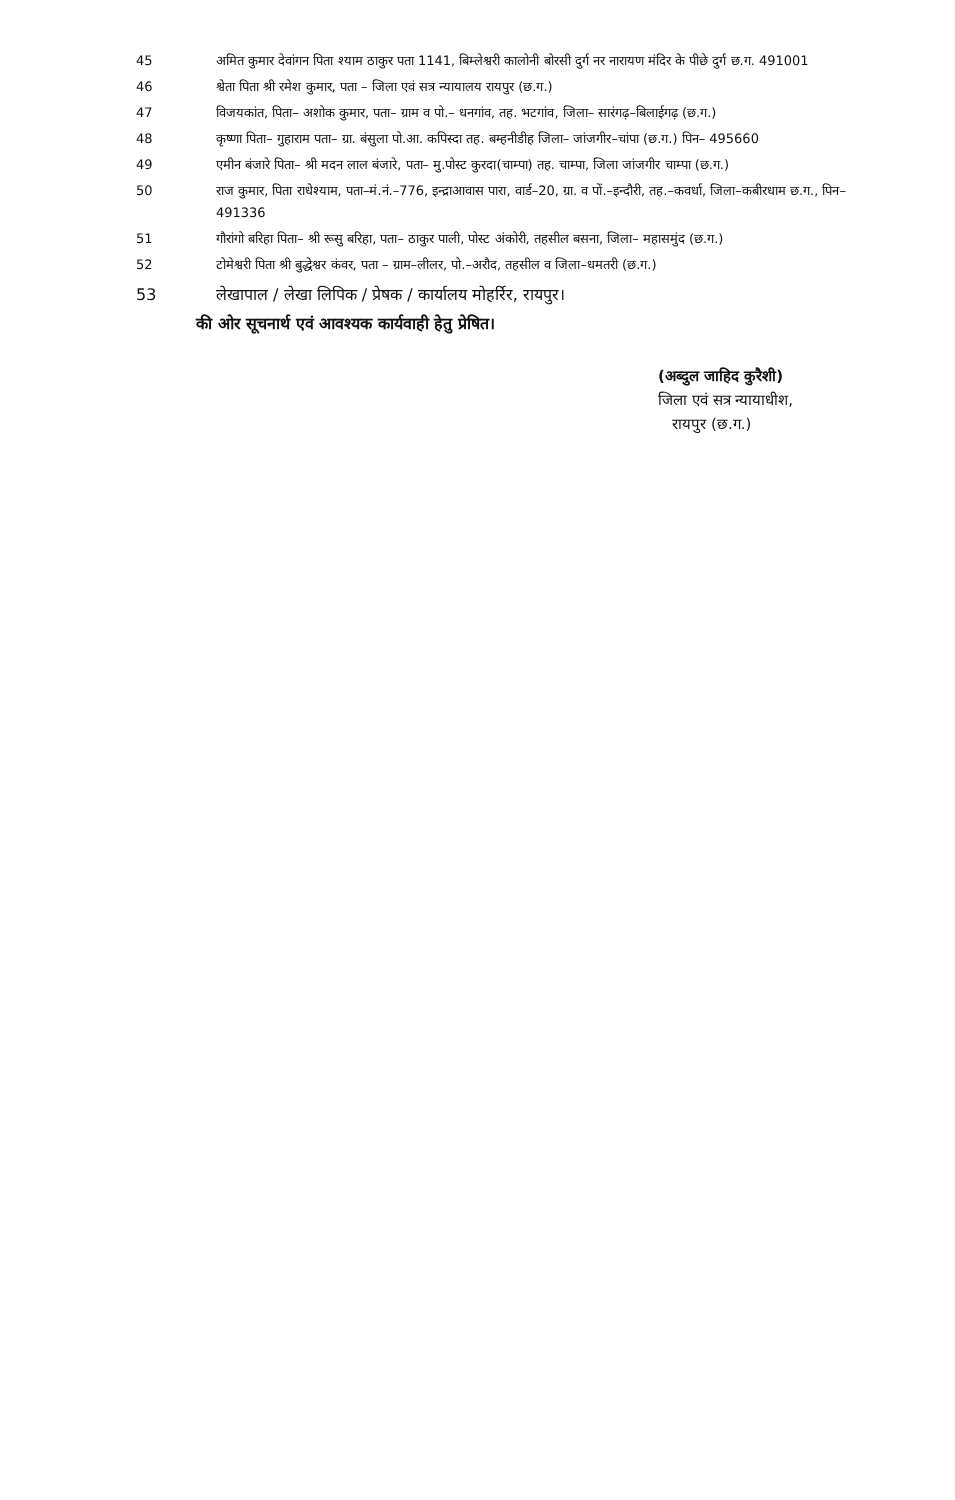45 अमित कुमार देवांगन पिता श्याम ठाकुर पता 1141, बिम्लेश्वरी कालोनी बोरसी दुर्ग नर नारायण मंदिर के पीछे दुर्ग छ.ग. 491001
46 श्वेता पिता श्री रमेश कुमार, पता – जिला एवं सत्र न्यायालय रायपुर (छ.ग.)
47 विजयकांत, पिता– अशोक कुमार, पता– ग्राम व पो.– धनगांव, तह. भटगांव, जिला– सारंगढ़–बिलाईगढ़ (छ.ग.)
48 कृष्णा पिता– गुहाराम पता– ग्रा. बंसुला पो.आ. कपिस्दा तह. बम्हनीडीह जिला– जांजगीर–चांपा (छ.ग.) पिन– 495660
49 एमीन बंजारे पिता– श्री मदन लाल बंजारे, पता– मु.पोस्ट कुरदा(चाम्पा) तह. चाम्पा, जिला जांजगीर चाम्पा (छ.ग.)
50 राज कुमार, पिता राधेश्याम, पता–मं.नं.–776, इन्द्राआवास पारा, वार्ड–20, ग्रा. व पों.–इन्दौरी, तह.–कवर्धा, जिला–कबीरधाम छ.ग., पिन–491336
51 गौरांगो बरिहा पिता– श्री रूसु बरिहा, पता– ठाकुर पाली, पोस्ट अंकोरी, तहसील बसना, जिला– महासमुंद (छ.ग.)
52 टोमेश्वरी पिता श्री बुद्धेश्वर कंवर, पता – ग्राम–लीलर, पो.–अरौद, तहसील व जिला–धमतरी (छ.ग.)
53 लेखापाल / लेखा लिपिक / प्रेषक / कार्यालय मोहर्रिर, रायपुर।
की ओर सूचनार्थ एवं आवश्यक कार्यवाही हेतु प्रेषित।
(अब्दुल जाहिद कुरैशी)
जिला एवं सत्र न्यायाधीश,
रायपुर (छ.ग.)